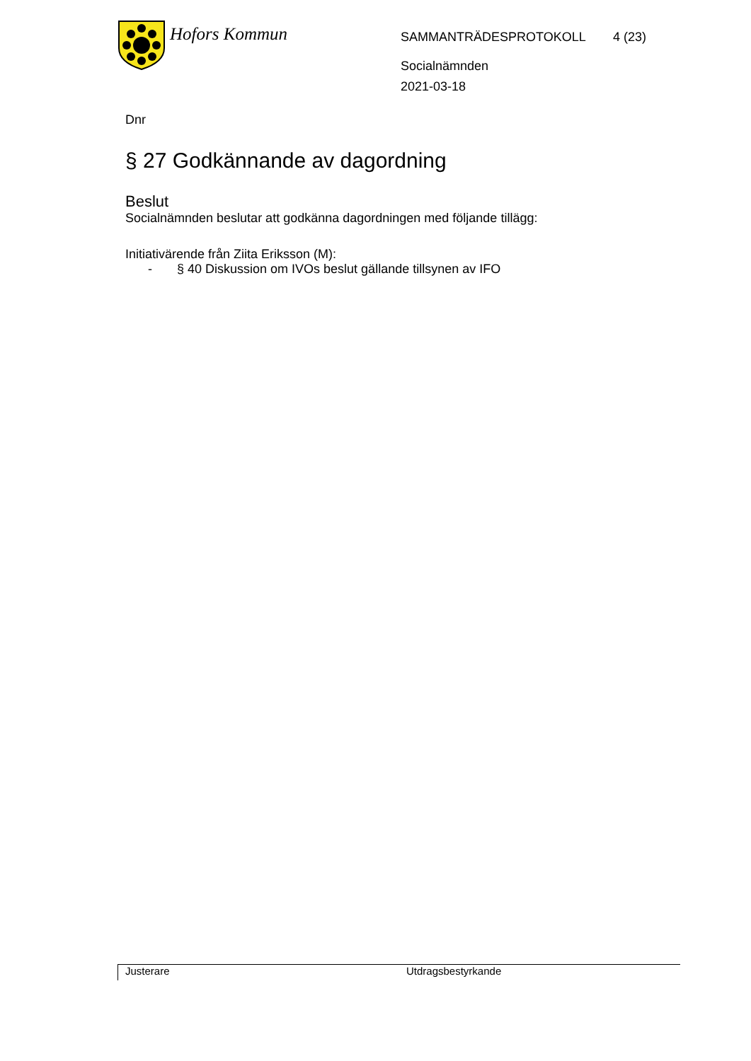Hofors Kommun
SAMMANTRÄDESPROTOKOLL
Socialnämnden
2021-03-18
4 (23)
Dnr
§ 27 Godkännande av dagordning
Beslut
Socialnämnden beslutar att godkänna dagordningen med följande tillägg:
Initiativärende från Ziita Eriksson (M):
- § 40 Diskussion om IVOs beslut gällande tillsynen av IFO
Justerare Utdragsbestyrkande